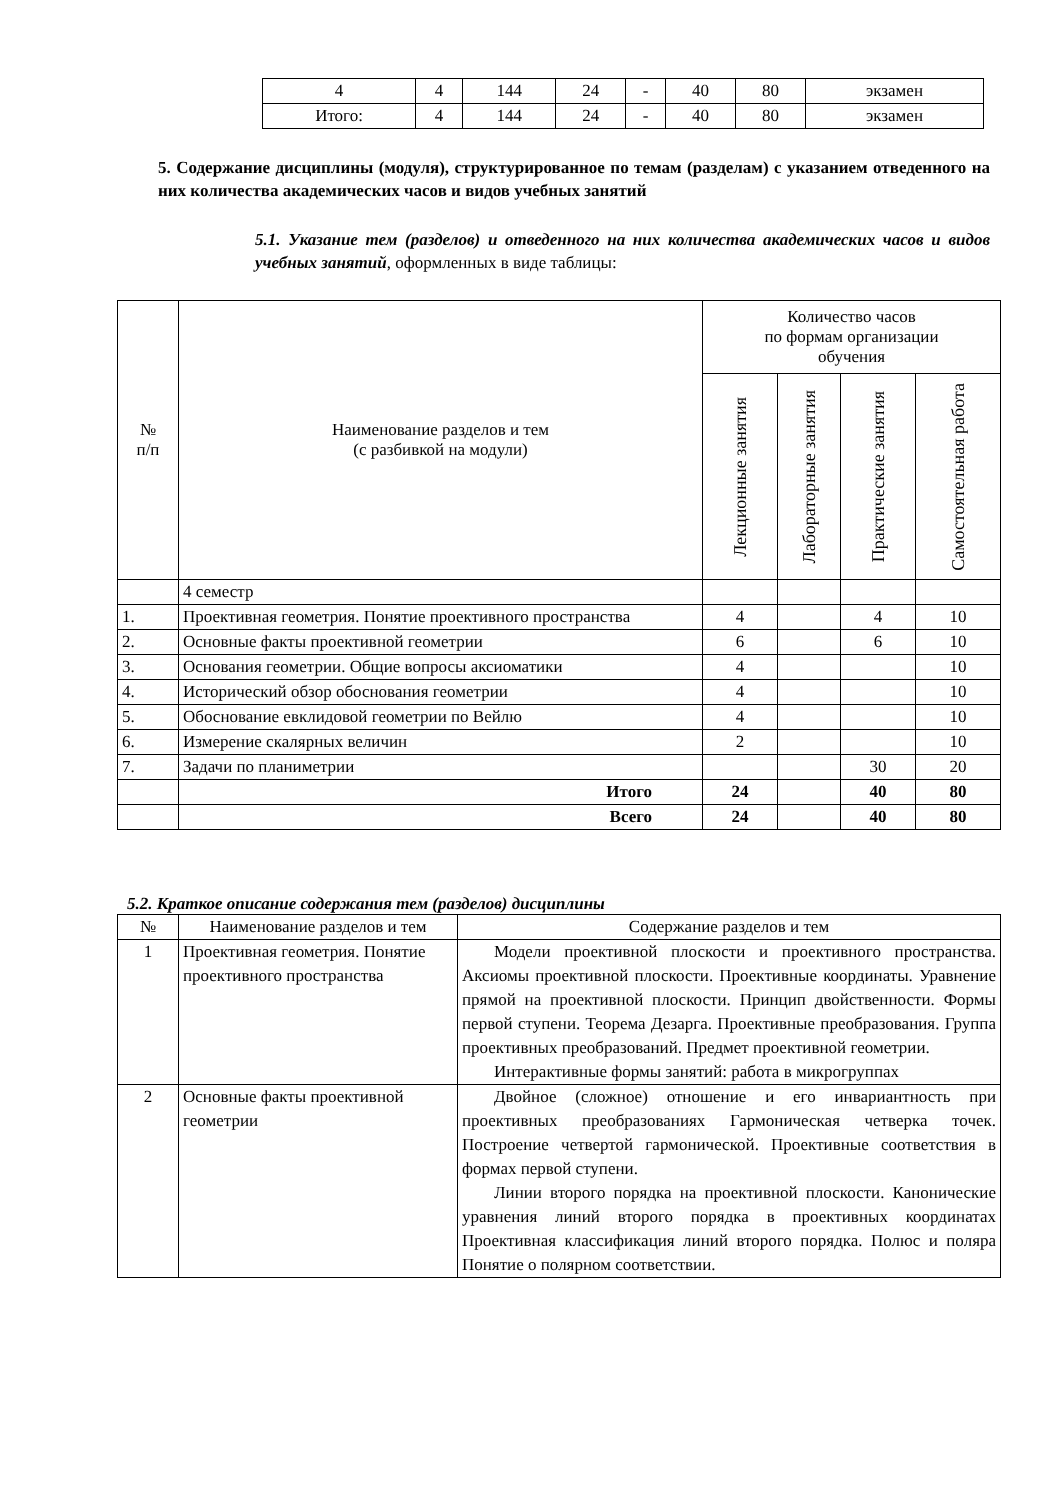| 4 | 4 | 144 | 24 | - | 40 | 80 | экзамен |
| Итого: | 4 | 144 | 24 | - | 40 | 80 | экзамен |
5. Содержание дисциплины (модуля), структурированное по темам (разделам) с указанием отведенного на них количества академических часов и видов учебных занятий
5.1. Указание тем (разделов) и отведенного на них количества академических часов и видов учебных занятий, оформленных в виде таблицы:
| № п/п | Наименование разделов и тем (с разбивкой на модули) | Количество часов по формам организации обучения | | | |
| | | Лекционные занятия | Лабораторные занятия | Практические занятия | Самостоятельная работа |
| | 4 семестр | | | | |
| 1. | Проективная геометрия. Понятие проективного пространства | 4 | | 4 | 10 |
| 2. | Основные факты проективной геометрии | 6 | | 6 | 10 |
| 3. | Основания геометрии. Общие вопросы аксиоматики | 4 | | | 10 |
| 4. | Исторический обзор обоснования геометрии | 4 | | | 10 |
| 5. | Обоснование евклидовой геометрии по Вейлю | 4 | | | 10 |
| 6. | Измерение скалярных величин | 2 | | | 10 |
| 7. | Задачи по планиметрии | | | 30 | 20 |
| | Итого | 24 | | 40 | 80 |
| | Всего | 24 | | 40 | 80 |
5.2. Краткое описание содержания тем (разделов) дисциплины
| № | Наименование разделов и тем | Содержание разделов и тем |
| 1 | Проективная геометрия. Понятие проективного пространства | Модели проективной плоскости и проективного пространства. Аксиомы проективной плоскости. Проективные координаты. Уравнение прямой на проективной плоскости. Принцип двойственности. Формы первой ступени. Теорема Дезарга. Проективные преобразования. Группа проективных преобразований. Предмет проективной геометрии. Интерактивные формы занятий: работа в микрогруппах |
| 2 | Основные факты проективной геометрии | Двойное (сложное) отношение и его инвариантность при проективных преобразованиях Гармоническая четверка точек. Построение четвертой гармонической. Проективные соответствия в формах первой ступени. Линии второго порядка на проективной плоскости. Канонические уравнения линий второго порядка в проективных координатах Проективная классификация линий второго порядка. Полюс и поляра Понятие о полярном соответствии. |